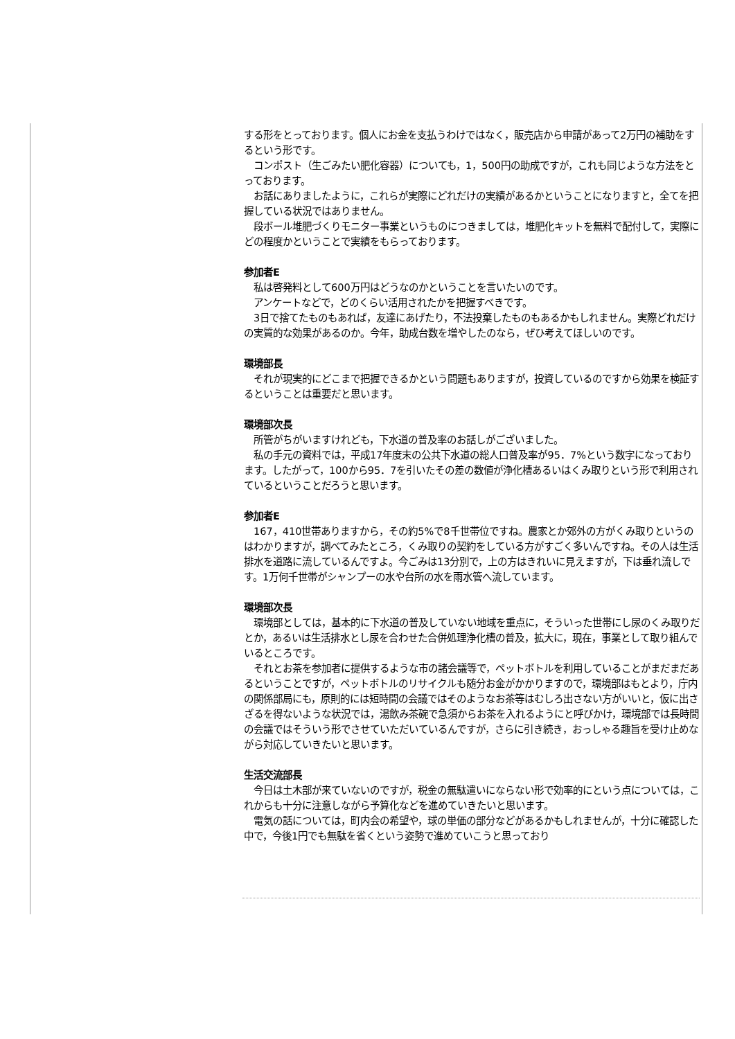する形をとっております。個人にお金を支払うわけではなく，販売店から申請があって2万円の補助をするという形です。
　コンポスト（生ごみたい肥化容器）についても，1，500円の助成ですが，これも同じような方法をとっております。
　お話にありましたように，これらが実際にどれだけの実績があるかということになりますと，全てを把握している状況ではありません。
　段ボール堆肥づくりモニター事業というものにつきましては，堆肥化キットを無料で配付して，実際にどの程度かということで実績をもらっております。
参加者E
　私は啓発料として600万円はどうなのかということを言いたいのです。
　アンケートなどで，どのくらい活用されたかを把握すべきです。
　3日で捨てたものもあれば，友達にあげたり，不法投棄したものもあるかもしれません。実際どれだけの実質的な効果があるのか。今年，助成台数を増やしたのなら，ぜひ考えてほしいのです。
環境部長
　それが現実的にどこまで把握できるかという問題もありますが，投資しているのですから効果を検証するということは重要だと思います。
環境部次長
　所管がちがいますけれども，下水道の普及率のお話しがございました。
　私の手元の資料では，平成17年度末の公共下水道の総人口普及率が95．7%という数字になっております。したがって，100から95．7を引いたその差の数値が浄化槽あるいはくみ取りという形で利用されているということだろうと思います。
参加者E
　167，410世帯ありますから，その約5%で8千世帯位ですね。農家とか郊外の方がくみ取りというのはわかりますが，調べてみたところ，くみ取りの契約をしている方がすごく多いんですね。その人は生活排水を道路に流しているんですよ。今ごみは13分別で，上の方はきれいに見えますが，下は垂れ流しです。1万何千世帯がシャンプーの水や台所の水を雨水管へ流しています。
環境部次長
　環境部としては，基本的に下水道の普及していない地域を重点に，そういった世帯にし尿のくみ取りだとか，あるいは生活排水とし尿を合わせた合併処理浄化槽の普及，拡大に，現在，事業として取り組んでいるところです。
　それとお茶を参加者に提供するような市の諸会議等で，ペットボトルを利用していることがまだまだあるということですが，ペットボトルのリサイクルも随分お金がかかりますので，環境部はもとより，庁内の関係部局にも，原則的には短時間の会議ではそのようなお茶等はむしろ出さない方がいいと，仮に出さざるを得ないような状況では，湯飲み茶碗で急須からお茶を入れるようにと呼びかけ，環境部では長時間の会議ではそういう形でさせていただいているんですが，さらに引き続き，おっしゃる趣旨を受け止めながら対応していきたいと思います。
生活交流部長
　今日は土木部が来ていないのですが，税金の無駄遣いにならない形で効率的にという点については，これからも十分に注意しながら予算化などを進めていきたいと思います。
　電気の話については，町内会の希望や，球の単価の部分などがあるかもしれませんが，十分に確認した中で，今後1円でも無駄を省くという姿勢で進めていこうと思っており